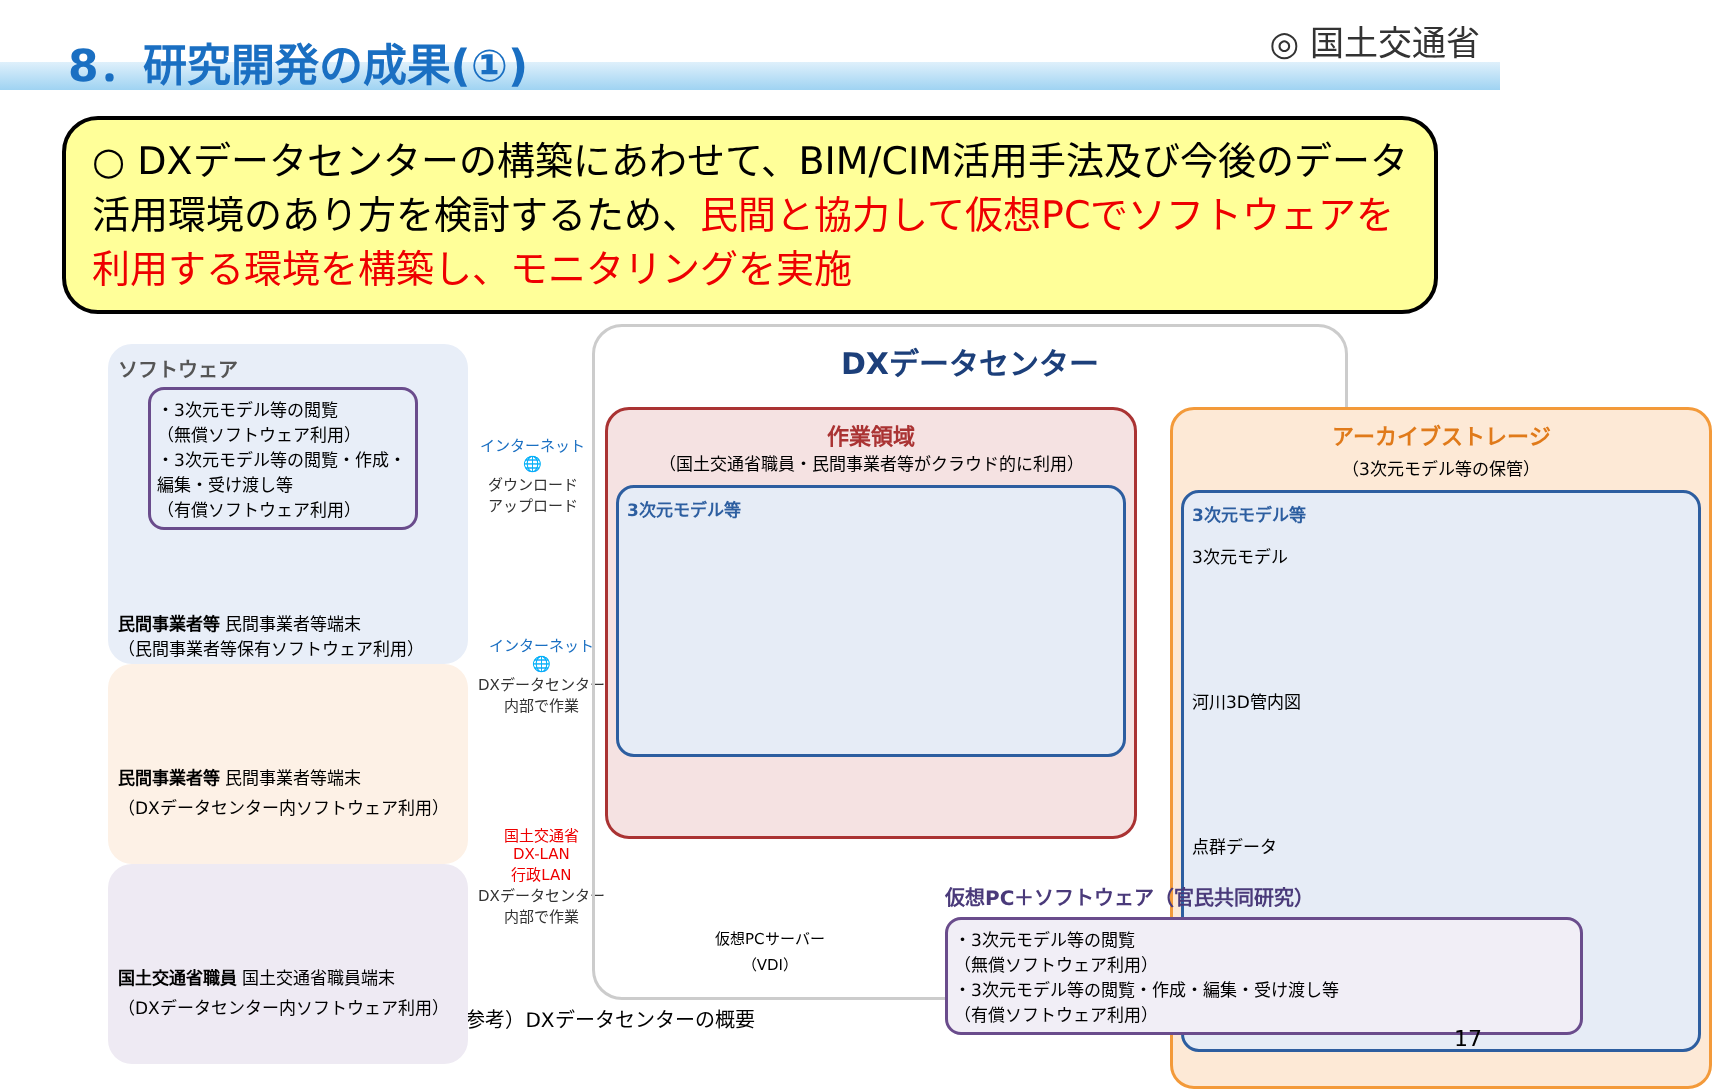8．研究開発の成果(①) ◎ 国土交通省
○ DXデータセンターの構築にあわせて、BIM/CIM活用手法及び今後のデータ活用環境のあり方を検討するため、民間と協力して仮想PCでソフトウェアを利用する環境を構築し、モニタリングを実施
ソフトウェア
・3次元モデル等の閲覧
（無償ソフトウェア利用）
・3次元モデル等の閲覧・作成・編集・受け渡し等
（有償ソフトウェア利用）
民間事業者等 民間事業者等端末
（民間事業者等保有ソフトウェア利用）
民間事業者等 民間事業者等端末
（DXデータセンター内ソフトウェア利用）
国土交通省職員 国土交通省職員端末
（DXデータセンター内ソフトウェア利用）
インターネット
🌐
ダウンロード
アップロード
インターネット
🌐
DXデータセンター
内部で作業
国土交通省
DX-LAN
行政LAN
DXデータセンター
内部で作業
DXデータセンター
作業領域
（国土交通省職員・民間事業者等がクラウド的に利用）
3次元モデル等
アーカイブストレージ
（3次元モデル等の保管）
3次元モデル等
3次元モデル
河川3D管内図
点群データ
仮想PCサーバー
（VDI）
仮想PC＋ソフトウェア（官民共同研究）
・3次元モデル等の閲覧
（無償ソフトウェア利用）
・3次元モデル等の閲覧・作成・編集・受け渡し等
（有償ソフトウェア利用）
（参考）DXデータセンターの概要
17